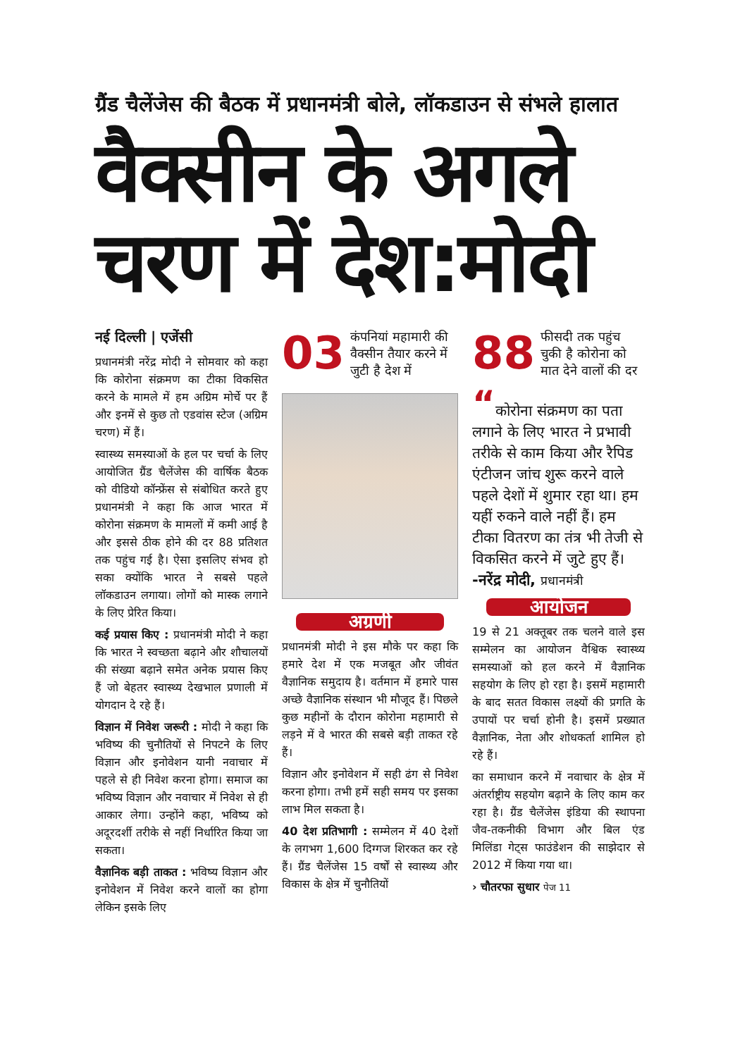ग्रैंड चैलेंजेस की बैठक में प्रधानमंत्री बोले, लॉकडाउन से संभले हालात
वैक्सीन के अगले चरण में देश:मोदी
नई दिल्ली | एजेंसी
प्रधानमंत्री नरेंद्र मोदी ने सोमवार को कहा कि कोरोना संक्रमण का टीका विकसित करने के मामले में हम अग्रिम मोर्चे पर हैं और इनमें से कुछ तो एडवांस स्टेज (अग्रिम चरण) में हैं।
स्वास्थ्य समस्याओं के हल पर चर्चा के लिए आयोजित ग्रैंड चैलेंजेस की वार्षिक बैठक को वीडियो कॉन्फ्रेंस से संबोधित करते हुए प्रधानमंत्री ने कहा कि आज भारत में कोरोना संक्रमण के मामलों में कमी आई है और इससे ठीक होने की दर 88 प्रतिशत तक पहुंच गई है। ऐसा इसलिए संभव हो सका क्योंकि भारत ने सबसे पहले लॉकडाउन लगाया। लोगों को मास्क लगाने के लिए प्रेरित किया।
कई प्रयास किए : प्रधानमंत्री मोदी ने कहा कि भारत ने स्वच्छता बढ़ाने और शौचालयों की संख्या बढ़ाने समेत अनेक प्रयास किए हैं जो बेहतर स्वास्थ्य देखभाल प्रणाली में योगदान दे रहे हैं।
विज्ञान में निवेश जरूरी : मोदी ने कहा कि भविष्य की चुनौतियों से निपटने के लिए विज्ञान और इनोवेशन यानी नवाचार में पहले से ही निवेश करना होगा। समाज का भविष्य विज्ञान और नवाचार में निवेश से ही आकार लेगा। उन्होंने कहा, भविष्य को अदूरदर्शी तरीके से नहीं निर्धारित किया जा सकता।
वैज्ञानिक बड़ी ताकत : भविष्य विज्ञान और इनोवेशन में निवेश करने वालों का होगा लेकिन इसके लिए
03 कंपनियां महामारी की वैक्सीन तैयार करने में जुटी है देश में
अग्रणी
प्रधानमंत्री मोदी ने इस मौके पर कहा कि हमारे देश में एक मजबूत और जीवंत वैज्ञानिक समुदाय है। वर्तमान में हमारे पास अच्छे वैज्ञानिक संस्थान भी मौजूद हैं। पिछले कुछ महीनों के दौरान कोरोना महामारी से लड़ने में वे भारत की सबसे बड़ी ताकत रहे हैं।
विज्ञान और इनोवेशन में सही ढंग से निवेश करना होगा। तभी हमें सही समय पर इसका लाभ मिल सकता है।
40 देश प्रतिभागी : सम्मेलन में 40 देशों के लगभग 1,600 दिग्गज शिरकत कर रहे हैं। ग्रैंड चैलेंजेस 15 वर्षों से स्वास्थ्य और विकास के क्षेत्र में चुनौतियों
88 फीसदी तक पहुंच चुकी है कोरोना को मात देने वालों की दर
“कोरोना संक्रमण का पता लगाने के लिए भारत ने प्रभावी तरीके से काम किया और रैपिड एंटीजन जांच शुरू करने वाले पहले देशों में शुमार रहा था। हम यहीं रुकने वाले नहीं हैं। हम टीका वितरण का तंत्र भी तेजी से विकसित करने में जुटे हुए हैं।
-नरेंद्र मोदी, प्रधानमंत्री
आयोजन
19 से 21 अक्तूबर तक चलने वाले इस सम्मेलन का आयोजन वैश्विक स्वास्थ्य समस्याओं को हल करने में वैज्ञानिक सहयोग के लिए हो रहा है। इसमें महामारी के बाद सतत विकास लक्ष्यों की प्रगति के उपायों पर चर्चा होनी है। इसमें प्रख्यात वैज्ञानिक, नेता और शोधकर्ता शामिल हो रहे हैं।
का समाधान करने में नवाचार के क्षेत्र में अंतर्राष्ट्रीय सहयोग बढ़ाने के लिए काम कर रहा है। ग्रैंड चैलेंजेस इंडिया की स्थापना जैव-तकनीकी विभाग और बिल एंड मिलिंडा गेट्स फाउंडेशन की साझेदार से 2012 में किया गया था।
› चौतरफा सुधार पेज 11